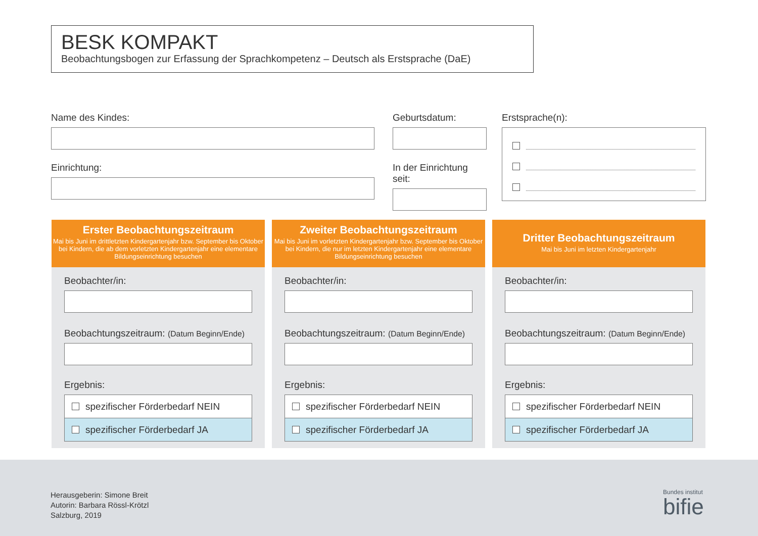BESK KOMPAKT
Beobachtungsbogen zur Erfassung der Sprachkompetenz – Deutsch als Erstsprache (DaE)
Name des Kindes:
Einrichtung:
Geburtsdatum:
In der Einrichtung seit:
Erstsprache(n):
Erster Beobachtungszeitraum
Mai bis Juni im drittletzten Kindergartenjahr bzw. September bis Oktober bei Kindern, die ab dem vorletzten Kindergartenjahr eine elementare Bildungseinrichtung besuchen
Beobachter/in:
Beobachtungszeitraum: (Datum Beginn/Ende)
Ergebnis:
spezifischer Förderbedarf NEIN
spezifischer Förderbedarf JA
Zweiter Beobachtungszeitraum
Mai bis Juni im vorletzten Kindergartenjahr bzw. September bis Oktober bei Kindern, die nur im letzten Kindergartenjahr eine elementare Bildungseinrichtung besuchen
Beobachter/in:
Beobachtungszeitraum: (Datum Beginn/Ende)
Ergebnis:
spezifischer Förderbedarf NEIN
spezifischer Förderbedarf JA
Dritter Beobachtungszeitraum
Mai bis Juni im letzten Kindergartenjahr
Beobachter/in:
Beobachtungszeitraum: (Datum Beginn/Ende)
Ergebnis:
spezifischer Förderbedarf NEIN
spezifischer Förderbedarf JA
Herausgeberin: Simone Breit
Autorin: Barbara Rössl-Krötzl
Salzburg, 2019
Bundes institut
bifie